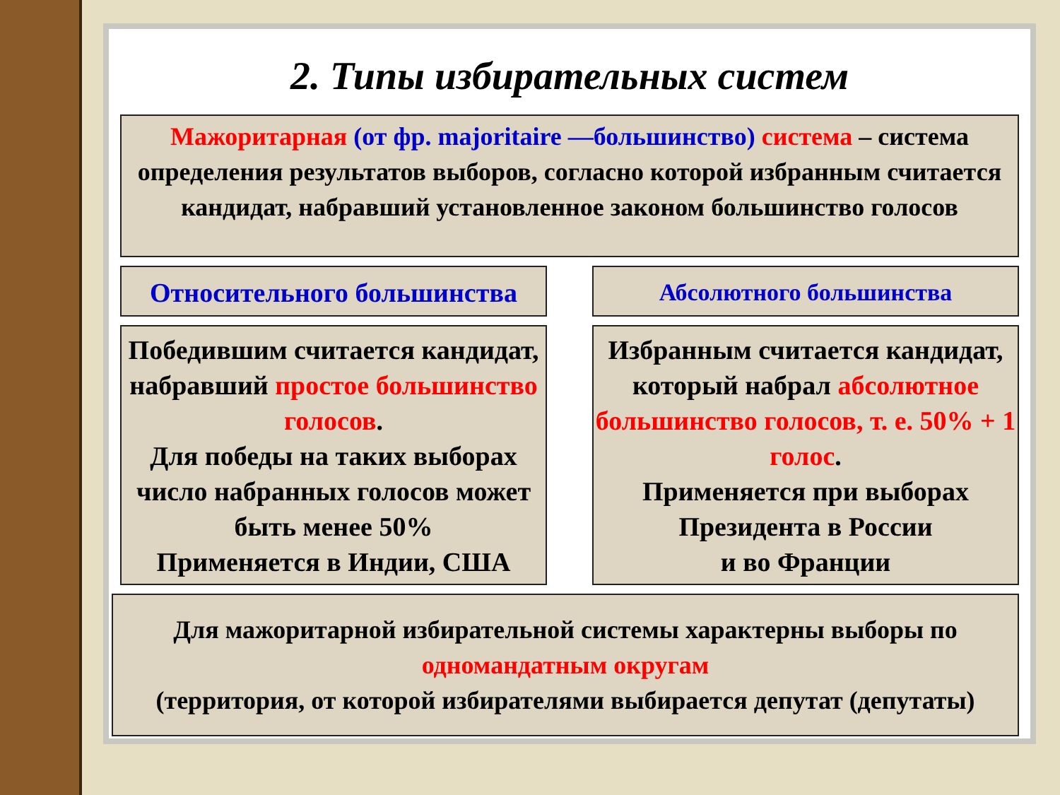2. Типы избирательных систем
Мажоритарная (от фр. majoritaire —большинство) система – система определения результатов выборов, согласно которой избранным считается кандидат, набравший установленное законом большинство голосов
Относительного большинства Абсолютного большинства
Победившим считается кандидат, набравший простое большинство голосов.
Для победы на таких выборах число набранных голосов может быть менее 50%
Применяется в Индии, США
Избранным считается кандидат, который набрал абсолютное большинство голосов, т. е. 50% + 1 голос.
Применяется при выборах Президента в России
и во Франции
Для мажоритарной избирательной системы характерны выборы по одномандатным округам
(территория, от которой избирателями выбирается депутат (депутаты)